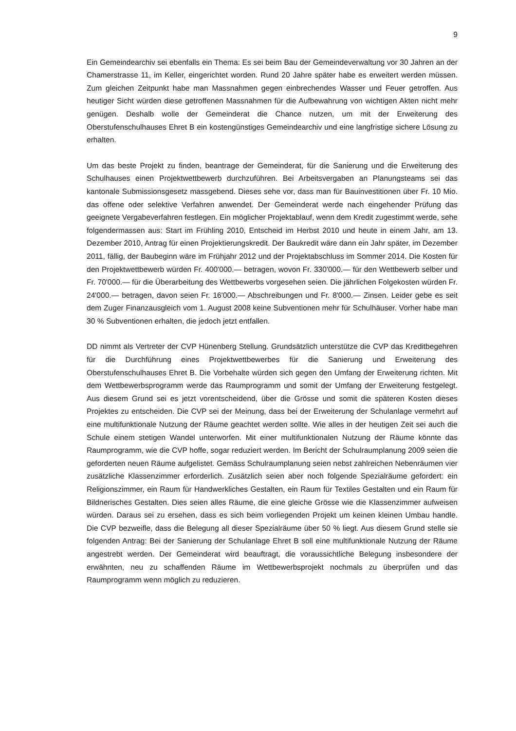9
Ein Gemeindearchiv sei ebenfalls ein Thema: Es sei beim Bau der Gemeindeverwaltung vor 30 Jahren an der Chamerstrasse 11, im Keller, eingerichtet worden. Rund 20 Jahre später habe es erweitert werden müssen. Zum gleichen Zeitpunkt habe man Massnahmen gegen einbrechendes Wasser und Feuer getroffen. Aus heutiger Sicht würden diese getroffenen Massnahmen für die Aufbewahrung von wichtigen Akten nicht mehr genügen. Deshalb wolle der Gemeinderat die Chance nutzen, um mit der Erweiterung des Oberstufenschulhauses Ehret B ein kostengünstiges Gemeindearchiv und eine langfristige sichere Lösung zu erhalten.
Um das beste Projekt zu finden, beantrage der Gemeinderat, für die Sanierung und die Erweiterung des Schulhauses einen Projektwettbewerb durchzuführen. Bei Arbeitsvergaben an Planungsteams sei das kantonale Submissionsgesetz massgebend. Dieses sehe vor, dass man für Bauinvestitionen über Fr. 10 Mio. das offene oder selektive Verfahren anwendet. Der Gemeinderat werde nach eingehender Prüfung das geeignete Vergabeverfahren festlegen. Ein möglicher Projektablauf, wenn dem Kredit zugestimmt werde, sehe folgendermassen aus: Start im Frühling 2010, Entscheid im Herbst 2010 und heute in einem Jahr, am 13. Dezember 2010, Antrag für einen Projektierungskredit. Der Baukredit wäre dann ein Jahr später, im Dezember 2011, fällig, der Baubeginn wäre im Frühjahr 2012 und der Projektabschluss im Sommer 2014. Die Kosten für den Projektwettbewerb würden Fr. 400'000.— betragen, wovon Fr. 330'000.— für den Wettbewerb selber und Fr. 70'000.— für die Überarbeitung des Wettbewerbs vorgesehen seien. Die jährlichen Folgekosten würden Fr. 24'000.— betragen, davon seien Fr. 16'000.— Abschreibungen und Fr. 8'000.— Zinsen. Leider gebe es seit dem Zuger Finanzausgleich vom 1. August 2008 keine Subventionen mehr für Schulhäuser. Vorher habe man 30 % Subventionen erhalten, die jedoch jetzt entfallen.
DD nimmt als Vertreter der CVP Hünenberg Stellung. Grundsätzlich unterstütze die CVP das Kreditbegehren für die Durchführung eines Projektwettbewerbes für die Sanierung und Erweiterung des Oberstufenschulhauses Ehret B. Die Vorbehalte würden sich gegen den Umfang der Erweiterung richten. Mit dem Wettbewerbsprogramm werde das Raumprogramm und somit der Umfang der Erweiterung festgelegt. Aus diesem Grund sei es jetzt vorentscheidend, über die Grösse und somit die späteren Kosten dieses Projektes zu entscheiden. Die CVP sei der Meinung, dass bei der Erweiterung der Schulanlage vermehrt auf eine multifunktionale Nutzung der Räume geachtet werden sollte. Wie alles in der heutigen Zeit sei auch die Schule einem stetigen Wandel unterworfen. Mit einer multifunktionalen Nutzung der Räume könnte das Raumprogramm, wie die CVP hoffe, sogar reduziert werden. Im Bericht der Schulraumplanung 2009 seien die geforderten neuen Räume aufgelistet. Gemäss Schulraumplanung seien nebst zahlreichen Nebenräumen vier zusätzliche Klassenzimmer erforderlich. Zusätzlich seien aber noch folgende Spezialräume gefordert: ein Religionszimmer, ein Raum für Handwerkliches Gestalten, ein Raum für Textiles Gestalten und ein Raum für Bildnerisches Gestalten. Dies seien alles Räume, die eine gleiche Grösse wie die Klassenzimmer aufweisen würden. Daraus sei zu ersehen, dass es sich beim vorliegenden Projekt um keinen kleinen Umbau handle. Die CVP bezweifle, dass die Belegung all dieser Spezialräume über 50 % liegt. Aus diesem Grund stelle sie folgenden Antrag: Bei der Sanierung der Schulanlage Ehret B soll eine multifunktionale Nutzung der Räume angestrebt werden. Der Gemeinderat wird beauftragt, die voraussichtliche Belegung insbesondere der erwähnten, neu zu schaffenden Räume im Wettbewerbsprojekt nochmals zu überprüfen und das Raumprogramm wenn möglich zu reduzieren.